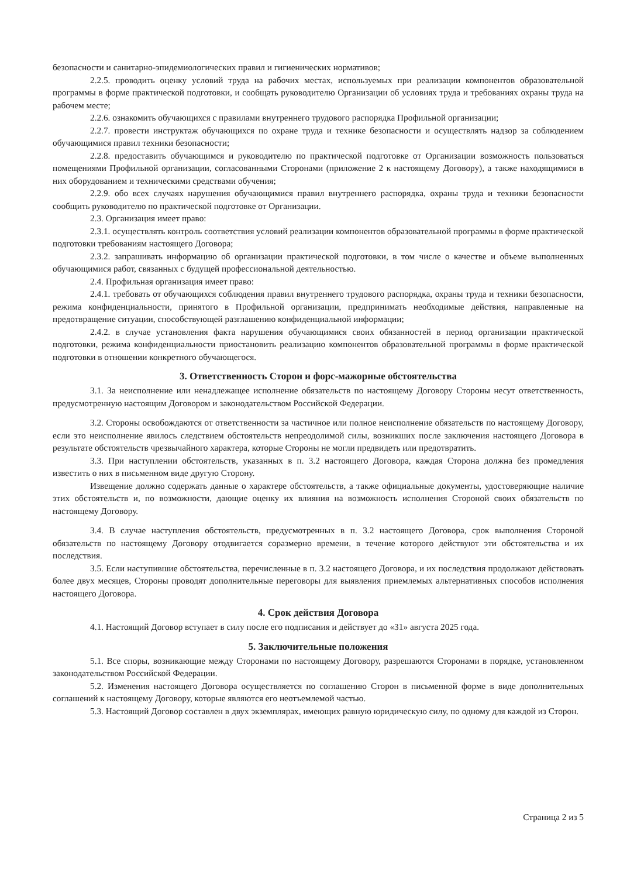безопасности и санитарно-эпидемиологических правил и гигиенических нормативов;
2.2.5. проводить оценку условий труда на рабочих местах, используемых при реализации компонентов образовательной программы в форме практической подготовки, и сообщать руководителю Организации об условиях труда и требованиях охраны труда на рабочем месте;
2.2.6. ознакомить обучающихся с правилами внутреннего трудового распорядка Профильной организации;
2.2.7. провести инструктаж обучающихся по охране труда и технике безопасности и осуществлять надзор за соблюдением обучающимися правил техники безопасности;
2.2.8. предоставить обучающимся и руководителю по практической подготовке от Организации возможность пользоваться помещениями Профильной организации, согласованными Сторонами (приложение 2 к настоящему Договору), а также находящимися в них оборудованием и техническими средствами обучения;
2.2.9. обо всех случаях нарушения обучающимися правил внутреннего распорядка, охраны труда и техники безопасности сообщить руководителю по практической подготовке от Организации.
2.3. Организация имеет право:
2.3.1. осуществлять контроль соответствия условий реализации компонентов образовательной программы в форме практической подготовки требованиям настоящего Договора;
2.3.2. запрашивать информацию об организации практической подготовки, в том числе о качестве и объеме выполненных обучающимися работ, связанных с будущей профессиональной деятельностью.
2.4. Профильная организация имеет право:
2.4.1. требовать от обучающихся соблюдения правил внутреннего трудового распорядка, охраны труда и техники безопасности, режима конфиденциальности, принятого в Профильной организации, предпринимать необходимые действия, направленные на предотвращение ситуации, способствующей разглашению конфиденциальной информации;
2.4.2. в случае установления факта нарушения обучающимися своих обязанностей в период организации практической подготовки, режима конфиденциальности приостановить реализацию компонентов образовательной программы в форме практической подготовки в отношении конкретного обучающегося.
3. Ответственность Сторон и форс-мажорные обстоятельства
3.1. За неисполнение или ненадлежащее исполнение обязательств по настоящему Договору Стороны несут ответственность, предусмотренную настоящим Договором и законодательством Российской Федерации.
3.2. Стороны освобождаются от ответственности за частичное или полное неисполнение обязательств по настоящему Договору, если это неисполнение явилось следствием обстоятельств непреодолимой силы, возникших после заключения настоящего Договора в результате обстоятельств чрезвычайного характера, которые Стороны не могли предвидеть или предотвратить.
3.3. При наступлении обстоятельств, указанных в п. 3.2 настоящего Договора, каждая Сторона должна без промедления известить о них в письменном виде другую Сторону.
Извещение должно содержать данные о характере обстоятельств, а также официальные документы, удостоверяющие наличие этих обстоятельств и, по возможности, дающие оценку их влияния на возможность исполнения Стороной своих обязательств по настоящему Договору.
3.4. В случае наступления обстоятельств, предусмотренных в п. 3.2 настоящего Договора, срок выполнения Стороной обязательств по настоящему Договору отодвигается соразмерно времени, в течение которого действуют эти обстоятельства и их последствия.
3.5. Если наступившие обстоятельства, перечисленные в п. 3.2 настоящего Договора, и их последствия продолжают действовать более двух месяцев, Стороны проводят дополнительные переговоры для выявления приемлемых альтернативных способов исполнения настоящего Договора.
4. Срок действия Договора
4.1. Настоящий Договор вступает в силу после его подписания и действует до «31» августа 2025 года.
5. Заключительные положения
5.1. Все споры, возникающие между Сторонами по настоящему Договору, разрешаются Сторонами в порядке, установленном законодательством Российской Федерации.
5.2. Изменения настоящего Договора осуществляется по соглашению Сторон в письменной форме в виде дополнительных соглашений к настоящему Договору, которые являются его неотъемлемой частью.
5.3. Настоящий Договор составлен в двух экземплярах, имеющих равную юридическую силу, по одному для каждой из Сторон.
Страница 2 из 5